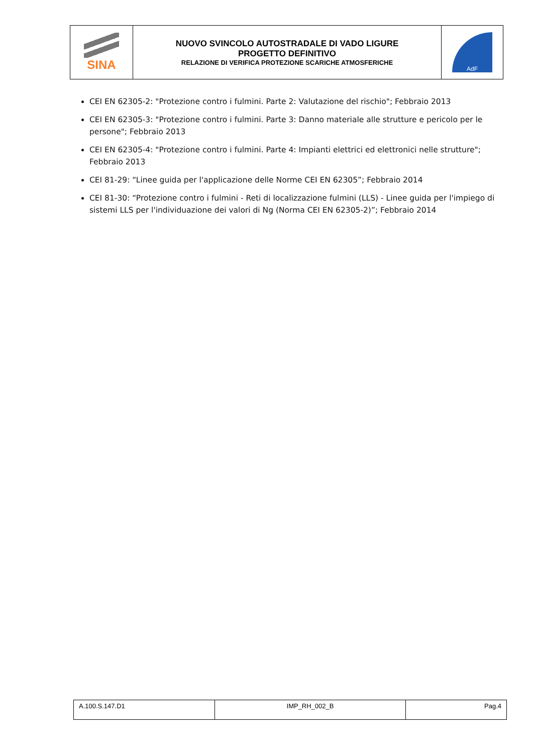| SINA | NUOVO SVINCOLO AUTOSTRADALE DI VADO LIGURE PROGETTO DEFINITIVO RELAZIONE DI VERIFICA PROTEZIONE SCARICHE ATMOSFERICHE | AdF |
CEI EN 62305-2: "Protezione contro i fulmini. Parte 2: Valutazione del rischio"; Febbraio 2013
CEI EN 62305-3: "Protezione contro i fulmini. Parte 3: Danno materiale alle strutture e pericolo per le persone"; Febbraio 2013
CEI EN 62305-4: "Protezione contro i fulmini. Parte 4: Impianti elettrici ed elettronici nelle strutture"; Febbraio 2013
CEI 81-29: “Linee guida per l'applicazione delle Norme CEI EN 62305”; Febbraio 2014
CEI 81-30: “Protezione contro i fulmini - Reti di localizzazione fulmini (LLS) - Linee guida per l'impiego di sistemi LLS per l'individuazione dei valori di Ng (Norma CEI EN 62305-2)”; Febbraio 2014
| A.100.S.147.D1 | IMP_RH_002_B | Pag.4 |